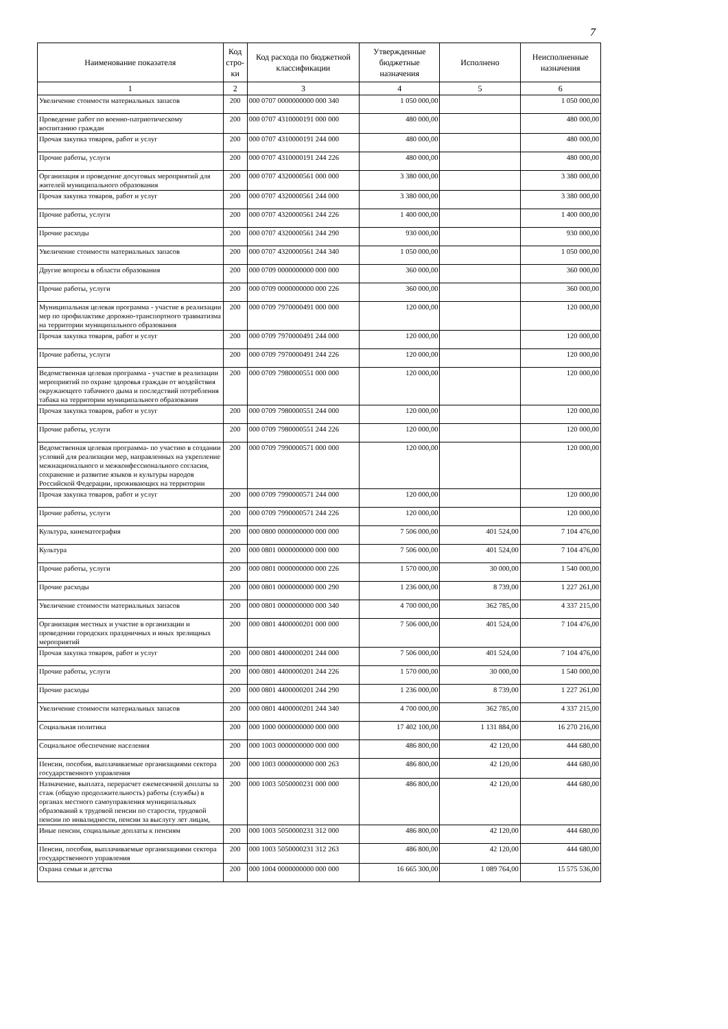7
| Наименование показателя | Код стро-ки | Код расхода по бюджетной классификации | Утвержденные бюджетные назначения | Исполнено | Неисполненные назначения |
| --- | --- | --- | --- | --- | --- |
| 1 | 2 | 3 | 4 | 5 | 6 |
| Увеличение стоимости материальных запасов | 200 | 000 0707 0000000000 000 340 | 1 050 000,00 | | 1 050 000,00 |
| Проведение работ по военно-патриотическому воспитанию граждан | 200 | 000 0707 4310000191 000 000 | 480 000,00 | | 480 000,00 |
| Прочая закупка товаров, работ и услуг | 200 | 000 0707 4310000191 244 000 | 480 000,00 | | 480 000,00 |
| Прочие работы, услуги | 200 | 000 0707 4310000191 244 226 | 480 000,00 | | 480 000,00 |
| Организация и проведение досуговых мероприятий для жителей муниципального образования | 200 | 000 0707 4320000561 000 000 | 3 380 000,00 | | 3 380 000,00 |
| Прочая закупка товаров, работ и услуг | 200 | 000 0707 4320000561 244 000 | 3 380 000,00 | | 3 380 000,00 |
| Прочие работы, услуги | 200 | 000 0707 4320000561 244 226 | 1 400 000,00 | | 1 400 000,00 |
| Прочие расходы | 200 | 000 0707 4320000561 244 290 | 930 000,00 | | 930 000,00 |
| Увеличение стоимости материальных запасов | 200 | 000 0707 4320000561 244 340 | 1 050 000,00 | | 1 050 000,00 |
| Другие вопросы в области образования | 200 | 000 0709 0000000000 000 000 | 360 000,00 | | 360 000,00 |
| Прочие работы, услуги | 200 | 000 0709 0000000000 000 226 | 360 000,00 | | 360 000,00 |
| Муниципальная целевая программа - участие в реализации мер по профилактике дорожно-транспортного травматизма на территории муниципального образования | 200 | 000 0709 7970000491 000 000 | 120 000,00 | | 120 000,00 |
| Прочая закупка товаров, работ и услуг | 200 | 000 0709 7970000491 244 000 | 120 000,00 | | 120 000,00 |
| Прочие работы, услуги | 200 | 000 0709 7970000491 244 226 | 120 000,00 | | 120 000,00 |
| Ведомственная целевая программа - участие в реализации мероприятий по охране здоровья граждан от воздействия окружающего табачного дыма и последствий потребления табака на территории муниципального образования | 200 | 000 0709 7980000551 000 000 | 120 000,00 | | 120 000,00 |
| Прочая закупка товаров, работ и услуг | 200 | 000 0709 7980000551 244 000 | 120 000,00 | | 120 000,00 |
| Прочие работы, услуги | 200 | 000 0709 7980000551 244 226 | 120 000,00 | | 120 000,00 |
| Ведомственная целевая программа- по участию в создании условий для реализации мер, направленных на укрепление межнационального и межконфессионального согласия, сохранение и развитие языков и культуры народов Российской Федерации, проживающих на территории | 200 | 000 0709 7990000571 000 000 | 120 000,00 | | 120 000,00 |
| Прочая закупка товаров, работ и услуг | 200 | 000 0709 7990000571 244 000 | 120 000,00 | | 120 000,00 |
| Прочие работы, услуги | 200 | 000 0709 7990000571 244 226 | 120 000,00 | | 120 000,00 |
| Культура, кинематография | 200 | 000 0800 0000000000 000 000 | 7 506 000,00 | 401 524,00 | 7 104 476,00 |
| Культура | 200 | 000 0801 0000000000 000 000 | 7 506 000,00 | 401 524,00 | 7 104 476,00 |
| Прочие работы, услуги | 200 | 000 0801 0000000000 000 226 | 1 570 000,00 | 30 000,00 | 1 540 000,00 |
| Прочие расходы | 200 | 000 0801 0000000000 000 290 | 1 236 000,00 | 8 739,00 | 1 227 261,00 |
| Увеличение стоимости материальных запасов | 200 | 000 0801 0000000000 000 340 | 4 700 000,00 | 362 785,00 | 4 337 215,00 |
| Организация местных и участие в организации и проведении городских праздничных и иных зрелищных мероприятий | 200 | 000 0801 4400000201 000 000 | 7 506 000,00 | 401 524,00 | 7 104 476,00 |
| Прочая закупка товаров, работ и услуг | 200 | 000 0801 4400000201 244 000 | 7 506 000,00 | 401 524,00 | 7 104 476,00 |
| Прочие работы, услуги | 200 | 000 0801 4400000201 244 226 | 1 570 000,00 | 30 000,00 | 1 540 000,00 |
| Прочие расходы | 200 | 000 0801 4400000201 244 290 | 1 236 000,00 | 8 739,00 | 1 227 261,00 |
| Увеличение стоимости материальных запасов | 200 | 000 0801 4400000201 244 340 | 4 700 000,00 | 362 785,00 | 4 337 215,00 |
| Социальная политика | 200 | 000 1000 0000000000 000 000 | 17 402 100,00 | 1 131 884,00 | 16 270 216,00 |
| Социальное обеспечение населения | 200 | 000 1003 0000000000 000 000 | 486 800,00 | 42 120,00 | 444 680,00 |
| Пенсии, пособия, выплачиваемые организациями сектора государственного управления | 200 | 000 1003 0000000000 000 263 | 486 800,00 | 42 120,00 | 444 680,00 |
| Назначение, выплата, перерасчет ежемесячной доплаты за стаж (общую продолжительность) работы (службы) в органах местного самоуправления муниципальных образований к трудовой пенсии по старости, трудовой пенсии по инвалидности, пенсии за выслугу лет лицам, | 200 | 000 1003 5050000231 000 000 | 486 800,00 | 42 120,00 | 444 680,00 |
| Иные пенсии, социальные доплаты к пенсиям | 200 | 000 1003 5050000231 312 000 | 486 800,00 | 42 120,00 | 444 680,00 |
| Пенсии, пособия, выплачиваемые организациями сектора государственного управления | 200 | 000 1003 5050000231 312 263 | 486 800,00 | 42 120,00 | 444 680,00 |
| Охрана семьи и детства | 200 | 000 1004 0000000000 000 000 | 16 665 300,00 | 1 089 764,00 | 15 575 536,00 |